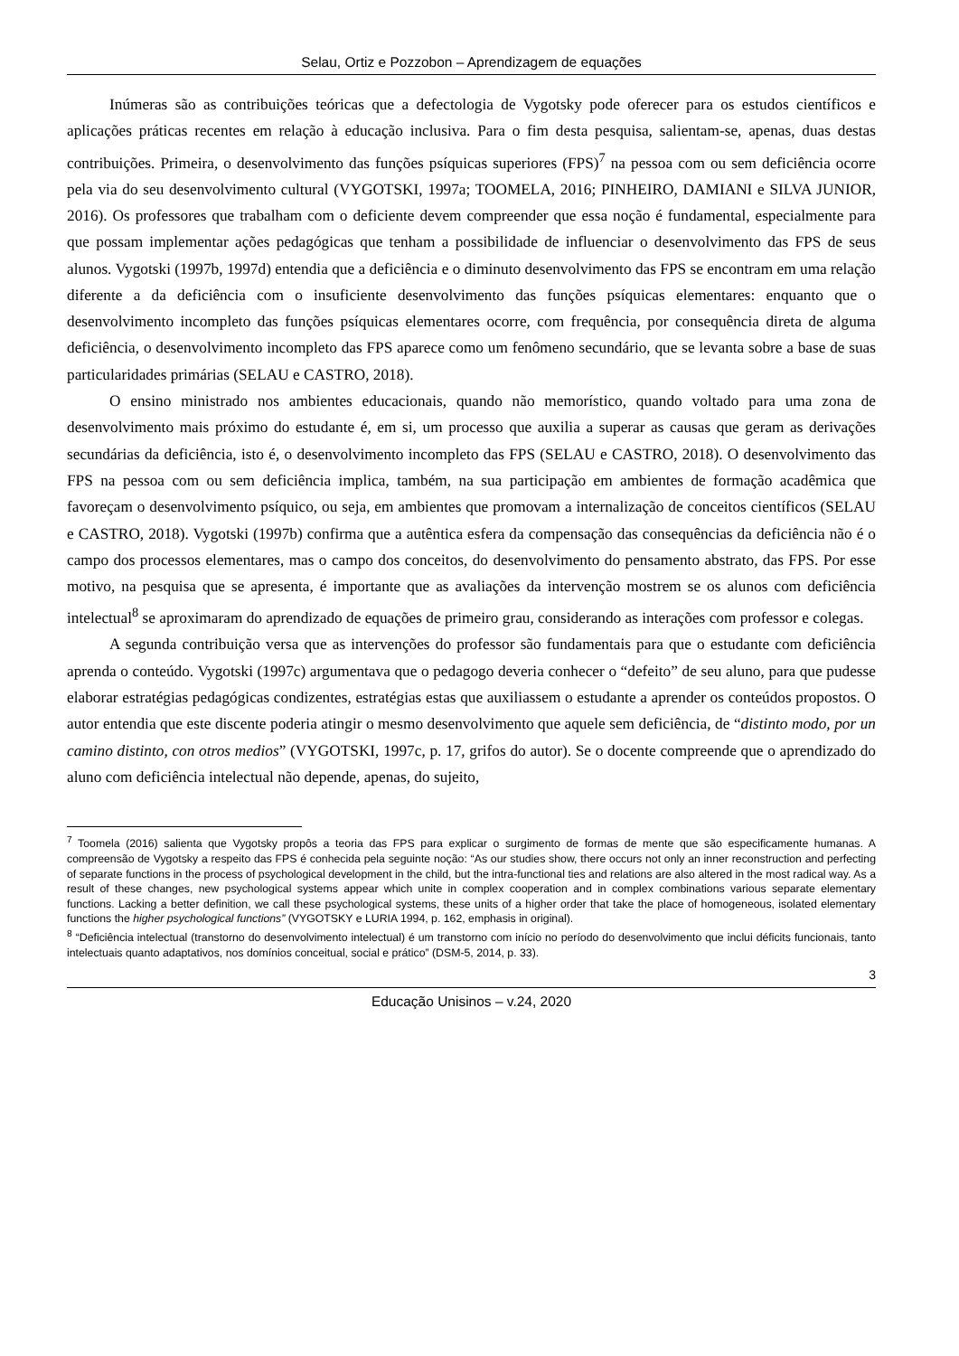Selau, Ortiz e Pozzobon – Aprendizagem de equações
Inúmeras são as contribuições teóricas que a defectologia de Vygotsky pode oferecer para os estudos científicos e aplicações práticas recentes em relação à educação inclusiva. Para o fim desta pesquisa, salientam-se, apenas, duas destas contribuições. Primeira, o desenvolvimento das funções psíquicas superiores (FPS)<sup>7</sup> na pessoa com ou sem deficiência ocorre pela via do seu desenvolvimento cultural (VYGOTSKI, 1997a; TOOMELA, 2016; PINHEIRO, DAMIANI e SILVA JUNIOR, 2016). Os professores que trabalham com o deficiente devem compreender que essa noção é fundamental, especialmente para que possam implementar ações pedagógicas que tenham a possibilidade de influenciar o desenvolvimento das FPS de seus alunos. Vygotski (1997b, 1997d) entendia que a deficiência e o diminuto desenvolvimento das FPS se encontram em uma relação diferente a da deficiência com o insuficiente desenvolvimento das funções psíquicas elementares: enquanto que o desenvolvimento incompleto das funções psíquicas elementares ocorre, com frequência, por consequência direta de alguma deficiência, o desenvolvimento incompleto das FPS aparece como um fenômeno secundário, que se levanta sobre a base de suas particularidades primárias (SELAU e CASTRO, 2018).
O ensino ministrado nos ambientes educacionais, quando não memorístico, quando voltado para uma zona de desenvolvimento mais próximo do estudante é, em si, um processo que auxilia a superar as causas que geram as derivações secundárias da deficiência, isto é, o desenvolvimento incompleto das FPS (SELAU e CASTRO, 2018). O desenvolvimento das FPS na pessoa com ou sem deficiência implica, também, na sua participação em ambientes de formação acadêmica que favoreçam o desenvolvimento psíquico, ou seja, em ambientes que promovam a internalização de conceitos científicos (SELAU e CASTRO, 2018). Vygotski (1997b) confirma que a autêntica esfera da compensação das consequências da deficiência não é o campo dos processos elementares, mas o campo dos conceitos, do desenvolvimento do pensamento abstrato, das FPS. Por esse motivo, na pesquisa que se apresenta, é importante que as avaliações da intervenção mostrem se os alunos com deficiência intelectual<sup>8</sup> se aproximaram do aprendizado de equações de primeiro grau, considerando as interações com professor e colegas.
A segunda contribuição versa que as intervenções do professor são fundamentais para que o estudante com deficiência aprenda o conteúdo. Vygotski (1997c) argumentava que o pedagogo deveria conhecer o “defeito” de seu aluno, para que pudesse elaborar estratégias pedagógicas condizentes, estratégias estas que auxiliassem o estudante a aprender os conteúdos propostos. O autor entendia que este discente poderia atingir o mesmo desenvolvimento que aquele sem deficiência, de “distinto modo, por un camino distinto, con otros medios” (VYGOTSKI, 1997c, p. 17, grifos do autor). Se o docente compreende que o aprendizado do aluno com deficiência intelectual não depende, apenas, do sujeito,
<sup>7</sup> Toomela (2016) salienta que Vygotsky propôs a teoria das FPS para explicar o surgimento de formas de mente que são especificamente humanas. A compreensão de Vygotsky a respeito das FPS é conhecida pela seguinte noção: “As our studies show, there occurs not only an inner reconstruction and perfecting of separate functions in the process of psychological development in the child, but the intra-functional ties and relations are also altered in the most radical way. As a result of these changes, new psychological systems appear which unite in complex cooperation and in complex combinations various separate elementary functions. Lacking a better definition, we call these psychological systems, these units of a higher order that take the place of homogeneous, isolated elementary functions the higher psychological functions” (VYGOTSKY e LURIA 1994, p. 162, emphasis in original).
<sup>8</sup> “Deficiência intelectual (transtorno do desenvolvimento intelectual) é um transtorno com início no período do desenvolvimento que inclui déficits funcionais, tanto intelectuais quanto adaptativos, nos domínios conceitual, social e prático” (DSM-5, 2014, p. 33).
3
Educação Unisinos – v.24, 2020